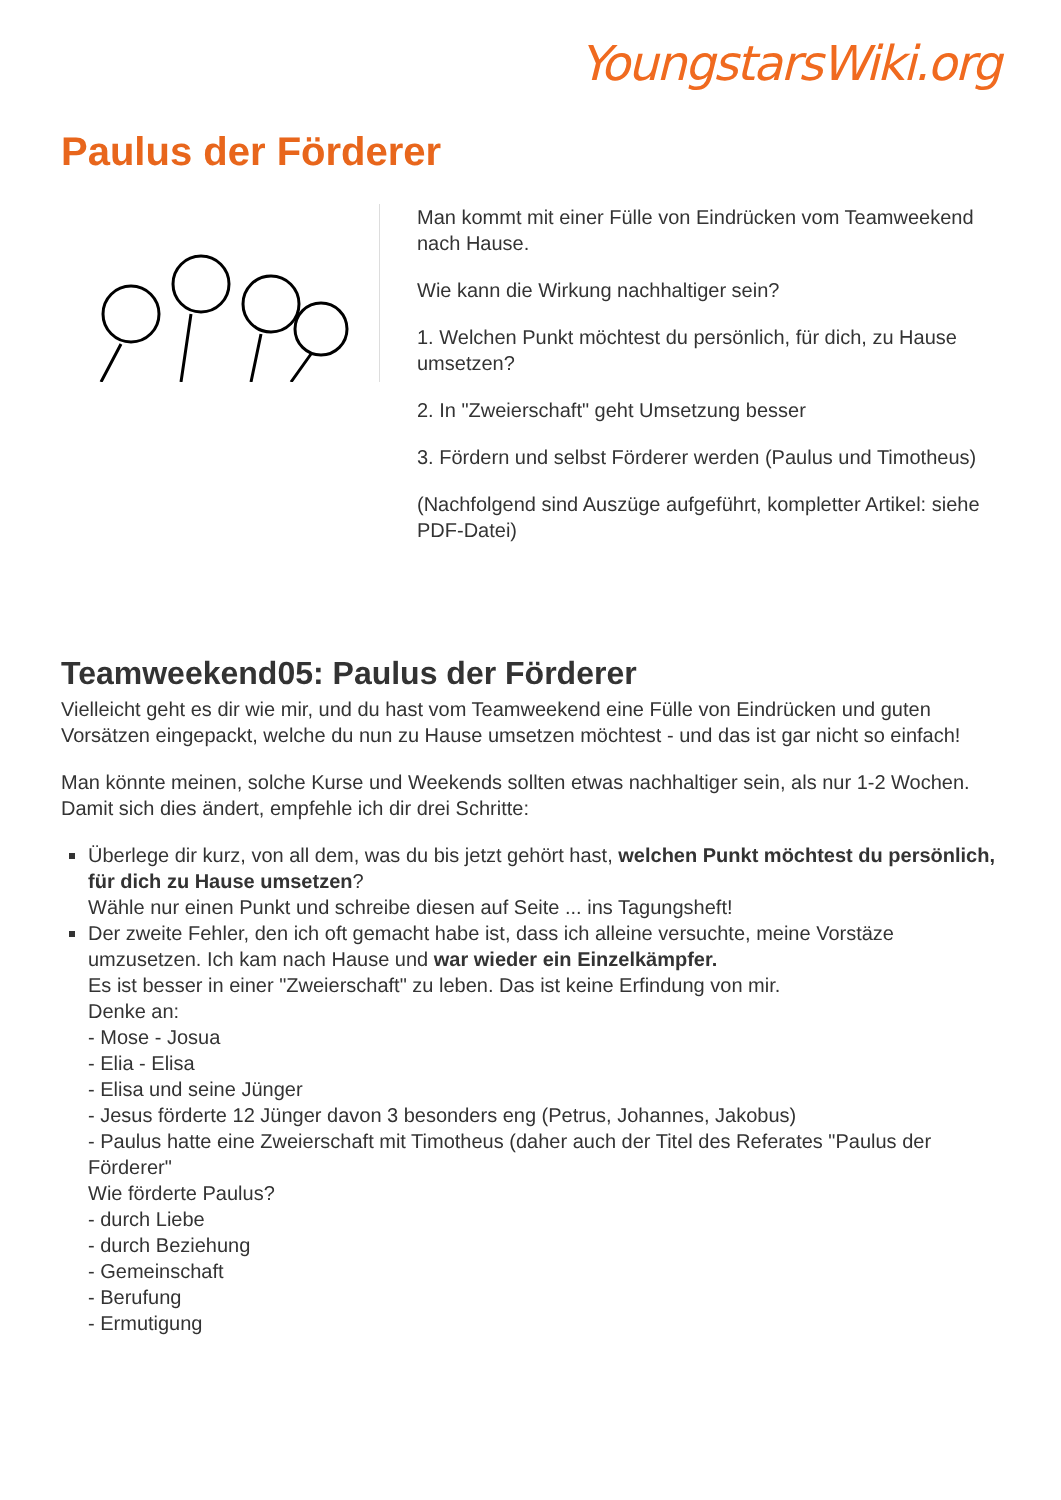YoungstarsWiki.org
Paulus der Förderer
Man kommt mit einer Fülle von Eindrücken vom Teamweekend nach Hause.
Wie kann die Wirkung nachhaltiger sein?
1. Welchen Punkt möchtest du persönlich, für dich, zu Hause umsetzen?
2. In "Zweierschaft" geht Umsetzung besser
3. Fördern und selbst Förderer werden (Paulus und Timotheus)
(Nachfolgend sind Auszüge aufgeführt, kompletter Artikel: siehe PDF-Datei)
Teamweekend05: Paulus der Förderer
Vielleicht geht es dir wie mir, und du hast vom Teamweekend eine Fülle von Eindrücken und guten Vorsätzen eingepackt, welche du nun zu Hause umsetzen möchtest - und das ist gar nicht so einfach!
Man könnte meinen, solche Kurse und Weekends sollten etwas nachhaltiger sein, als nur 1-2 Wochen. Damit sich dies ändert, empfehle ich dir drei Schritte:
Überlege dir kurz, von all dem, was du bis jetzt gehört hast, welchen Punkt möchtest du persönlich, für dich zu Hause umsetzen?
Wähle nur einen Punkt und schreibe diesen auf Seite ... ins Tagungsheft!
Der zweite Fehler, den ich oft gemacht habe ist, dass ich alleine versuchte, meine Vorstäze umzusetzen. Ich kam nach Hause und war wieder ein Einzelkämpfer.
Es ist besser in einer "Zweierschaft" zu leben. Das ist keine Erfindung von mir.
Denke an:
- Mose - Josua
- Elia - Elisa
- Elisa und seine Jünger
- Jesus förderte 12 Jünger davon 3 besonders eng (Petrus, Johannes, Jakobus)
- Paulus hatte eine Zweierschaft mit Timotheus (daher auch der Titel des Referates "Paulus der Förderer"
Wie förderte Paulus?
- durch Liebe
- durch Beziehung
- Gemeinschaft
- Berufung
- Ermutigung